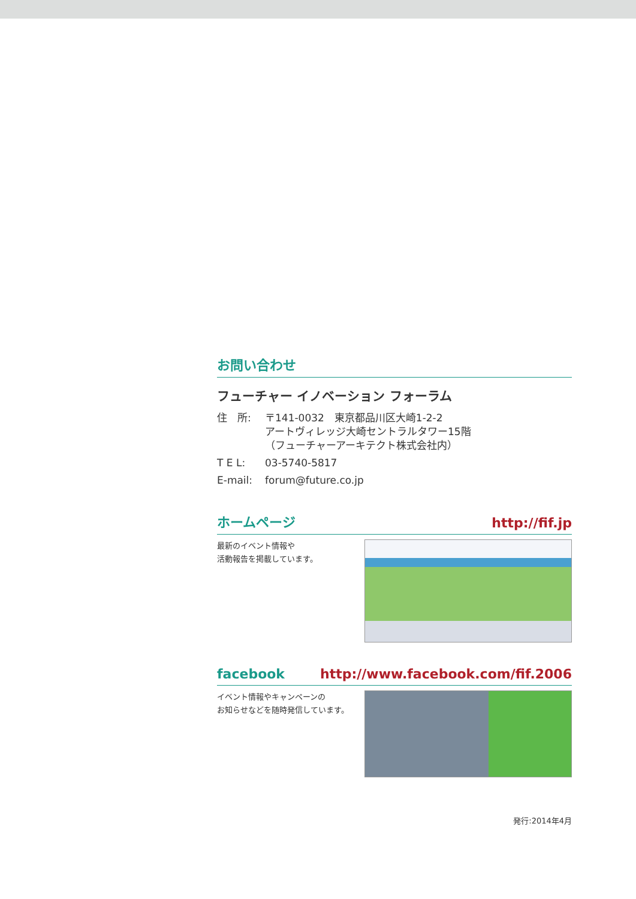お問い合わせ
フューチャー イノベーション フォーラム
住　所: 〒141-0032　東京都品川区大崎1-2-2
アートヴィレッジ大崎セントラルタワー15階
（フューチャーアーキテクト株式会社内）
T E L: 03-5740-5817
E-mail: forum@future.co.jp
ホームページ http://fif.jp
最新のイベント情報や
活動報告を掲載しています。
facebook http://www.facebook.com/fif.2006
イベント情報やキャンペーンの
お知らせなどを随時発信しています。
発行:2014年4月